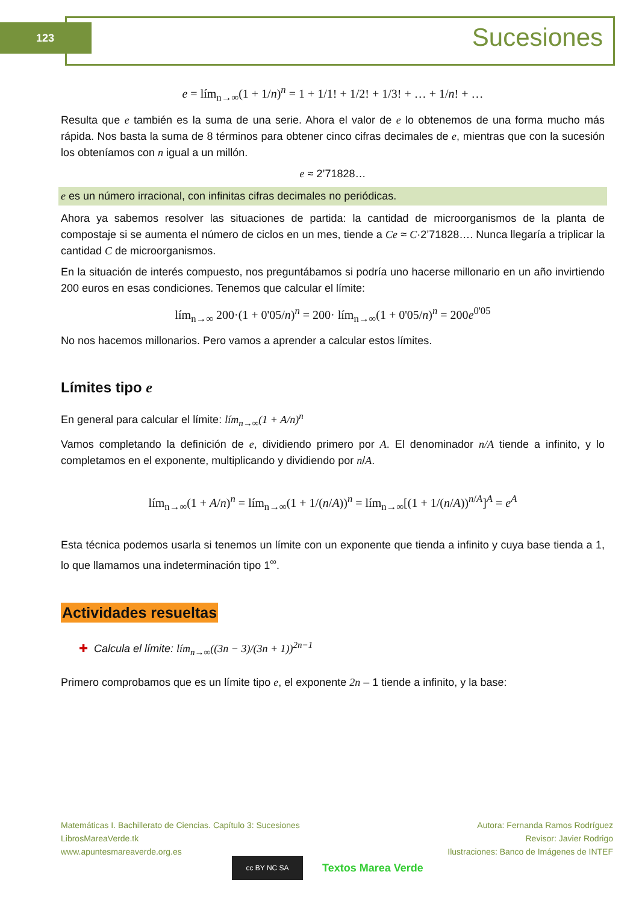123 Sucesiones
e = lím<sub>n→∞</sub>(1 + 1/n)<sup>n</sup> = 1 + 1/1! + 1/2! + 1/3! + … + 1/n! + …
Resulta que e también es la suma de una serie. Ahora el valor de e lo obtenemos de una forma mucho más rápida. Nos basta la suma de 8 términos para obtener cinco cifras decimales de e, mientras que con la sucesión los obteníamos con n igual a un millón.
e ≈ 2’71828…
e es un número irracional, con infinitas cifras decimales no periódicas.
Ahora ya sabemos resolver las situaciones de partida: la cantidad de microorganismos de la planta de compostaje si se aumenta el número de ciclos en un mes, tiende a Ce ≈ C·2’71828…. Nunca llegaría a triplicar la cantidad C de microorganismos.
En la situación de interés compuesto, nos preguntábamos si podría uno hacerse millonario en un año invirtiendo 200 euros en esas condiciones. Tenemos que calcular el límite:
lím<sub>n→∞</sub> 200·(1 + 0'05/n)<sup>n</sup> = 200· lím<sub>n→∞</sub>(1 + 0'05/n)<sup>n</sup> = 200e<sup>0'05</sup>
No nos hacemos millonarios. Pero vamos a aprender a calcular estos límites.
Límites tipo e
En general para calcular el límite: lím<sub>n→∞</sub>(1 + A/n)<sup>n</sup>
Vamos completando la definición de e, dividiendo primero por A. El denominador n/A tiende a infinito, y lo completamos en el exponente, multiplicando y dividiendo por n/A.
lím<sub>n→∞</sub>(1 + A/n)<sup>n</sup> = lím<sub>n→∞</sub>(1 + 1/(n/A))<sup>n</sup> = lím<sub>n→∞</sub>[(1 + 1/(n/A))<sup>n/A</sup>]<sup>A</sup> = e<sup>A</sup>
Esta técnica podemos usarla si tenemos un límite con un exponente que tienda a infinito y cuya base tienda a 1, lo que llamamos una indeterminación tipo 1<sup>∞</sup>.
Actividades resueltas
✚ Calcula el límite: lím<sub>n→∞</sub>((3n − 3)/(3n + 1))<sup>2n−1</sup>
Primero comprobamos que es un límite tipo e, el exponente 2n – 1 tiende a infinito, y la base:
Matemáticas I. Bachillerato de Ciencias. Capítulo 3: Sucesiones
LibrosMareaVerde.tk
www.apuntesmareaverde.org.es
Autora: Fernanda Ramos Rodríguez
Revisor: Javier Rodrigo
Ilustraciones: Banco de Imágenes de INTEF
cc BY NC SA
Textos Marea Verde